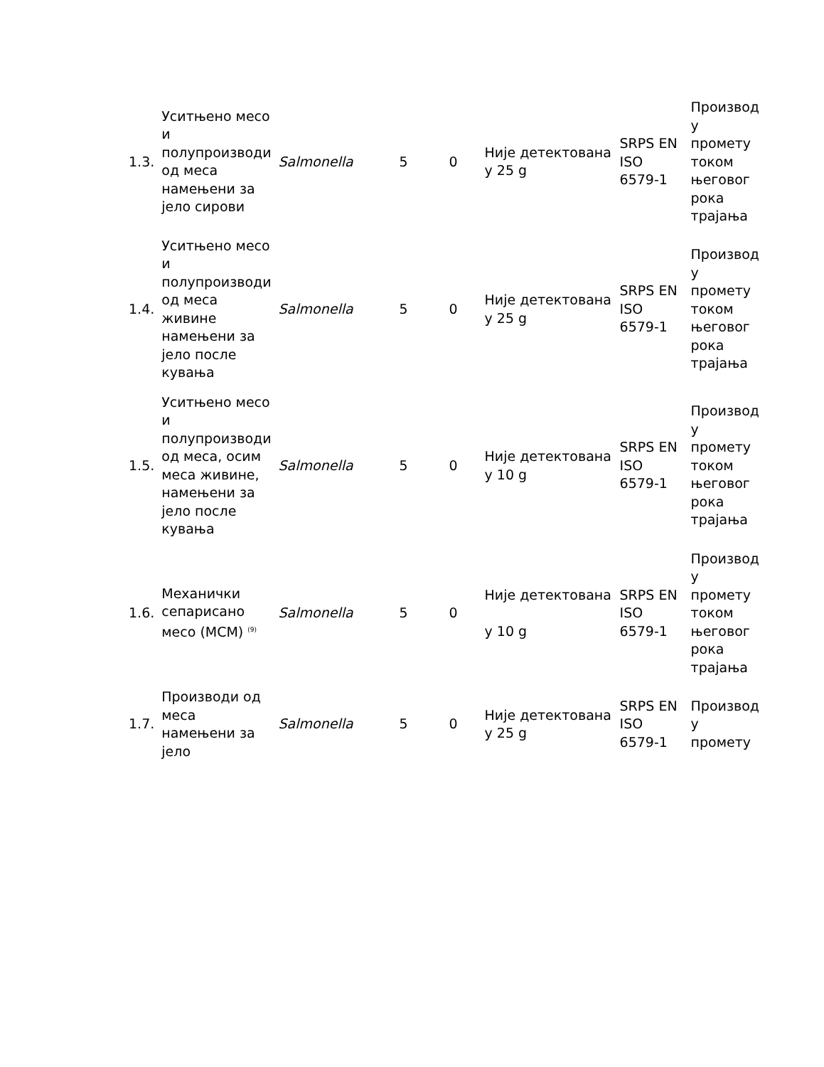| 1.3. | Уситњено месо и полупроизводи од меса намењени за јело сирови | Salmonella | 5 | 0 | Није детектована у 25 g | SRPS EN ISO 6579-1 | Производ у промету током његовог рока трајања |
| 1.4. | Уситњено месо и полупроизводи од меса живине намењени за јело после кувања | Salmonella | 5 | 0 | Није детектована у 25 g | SRPS EN ISO 6579-1 | Производ у промету током његовог рока трајања |
| 1.5. | Уситњено месо и полупроизводи од меса, осим меса живине, намењени за јело после кувања | Salmonella | 5 | 0 | Није детектована у 10 g | SRPS EN ISO 6579-1 | Производ у промету током његовог рока трајања |
| 1.6. | Механички сепарисано месо (МСМ) <sup>(9)</sup> | Salmonella | 5 | 0 | Није детектована у 10 g | SRPS EN ISO 6579-1 | Производ у промету током његовог рока трајања |
| 1.7. | Производи од меса намењени за јело | Salmonella | 5 | 0 | Није детектована у 25 g | SRPS EN ISO 6579-1 | Производ у промету |